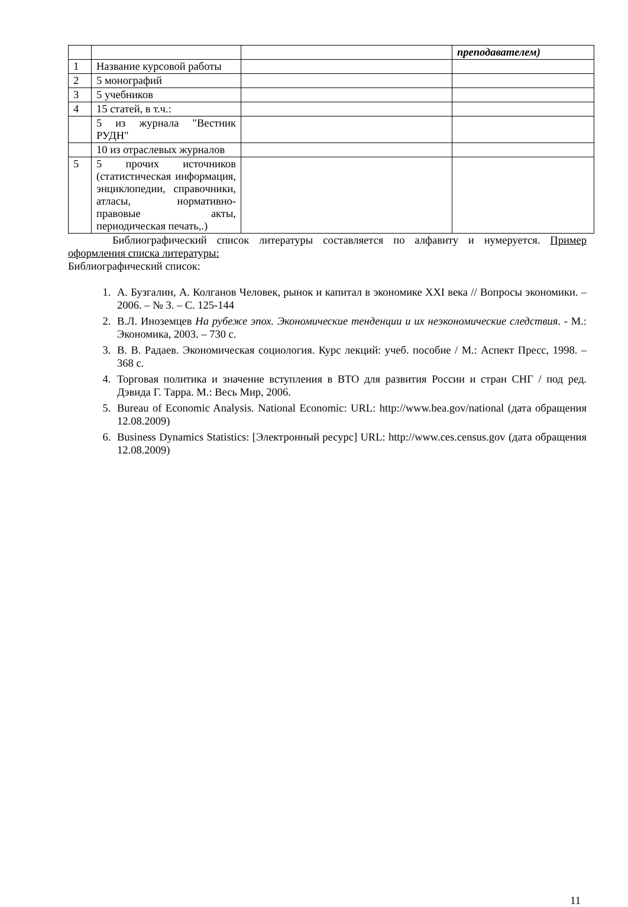| | | | преподавателем) |
| 1 | Название курсовой работы | | |
| 2 | 5 монографий | | |
| 3 | 5 учебников | | |
| 4 | 15 статей, в т.ч.: | | |
| | 5 из журнала "Вестник РУДН" | | |
| | 10 из отраслевых журналов | | |
| 5 | 5 прочих источников (статистическая информация, энциклопедии, справочники, атласы, нормативно- правовые акты, периодическая печать,.) | | |
Библиографический список литературы составляется по алфавиту и нумеруется. Пример оформления списка литературы:
Библиографический список:
1. А. Бузгалин, А. Колганов Человек, рынок и капитал в экономике XXI века // Вопросы экономики. – 2006. – № 3. – С. 125-144
2. В.Л. Иноземцев На рубеже эпох. Экономические тенденции и их неэкономические следствия. - М.: Экономика, 2003. – 730 с.
3. В. В. Радаев. Экономическая социология. Курс лекций: учеб. пособие / М.: Аспект Пресс, 1998. – 368 с.
4. Торговая политика и значение вступления в ВТО для развития России и стран СНГ / под ред. Дэвида Г. Тарра. М.: Весь Мир, 2006.
5. Bureau of Economic Analysis. National Economic: URL: http://www.bea.gov/national (дата обращения 12.08.2009)
6. Business Dynamics Statistics: [Электронный ресурс] URL: http://www.ces.census.gov (дата обращения 12.08.2009)
11